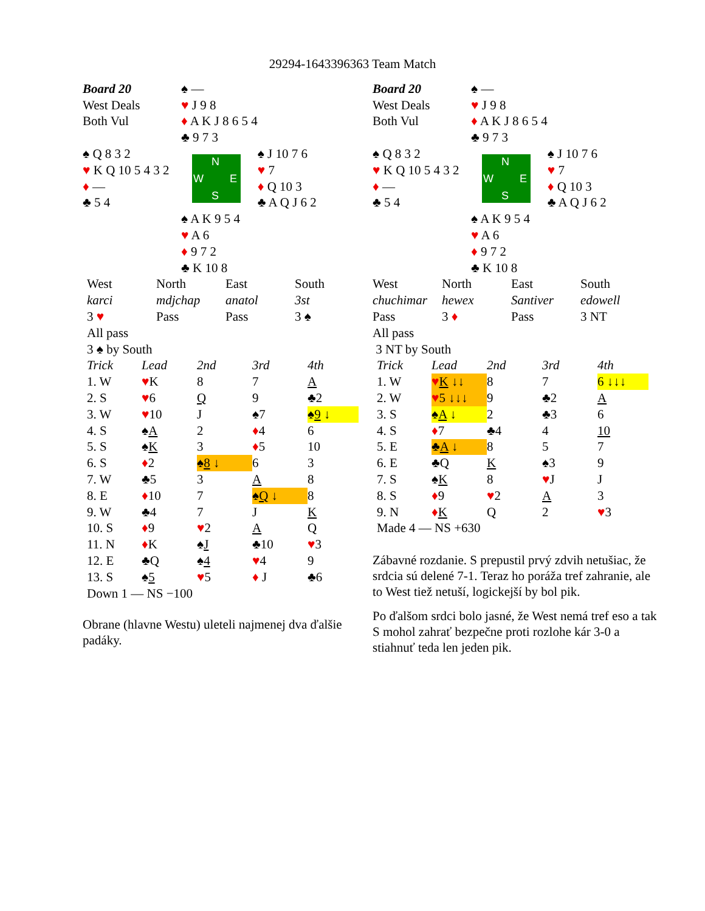29294-1643396363 Team Match
| Board 20 | ♠ — | |
| West Deals | ♥ J 9 8 | |
| Both Vul | ♦ A K J 8 6 5 4 | |
| | ♣ 9 7 3 | |
| ♠ Q 8 3 2 | N W E S | ♠ J 10 7 6 |
| ♥ K Q 10 5 4 3 2 | | ♥ 7 |
| ♦ — | | ♦ Q 10 3 |
| ♣ 5 4 | | ♣ A Q J 6 2 |
| | ♠ A K 9 5 4 | |
| | ♥ A 6 | |
| | ♦ 9 7 2 | |
| | ♣ K 10 8 | |
| West | North | East | South |
| karci | mdjchap | anatol | 3st |
| 3 ♥ | Pass | Pass | 3 ♠ |
| All pass | | | |
| 3 ♠ by South | | | |
| Trick | Lead | 2nd | 3rd | 4th |
| 1. W | ♥ K | 8 | 7 | A |
| 2. S | ♥ 6 | Q | 9 | ♣2 |
| 3. W | ♥ 10 | J | ♠7 | ♠ 9 ↓ |
| 4. S | ♠ A | 2 | ♦ 4 | 6 |
| 5. S | ♠ K | 3 | ♦ 5 | 10 |
| 6. S | ♦ 2 | ♠ 8 ↓ | 6 | 3 |
| 7. W | ♣5 | 3 | A | 8 |
| 8. E | ♦ 10 | 7 | ♠ Q ↓ | 8 |
| 9. W | ♣4 | 7 | J | K |
| 10. S | ♦ 9 | ♥ 2 | A | Q |
| 11. N | ♦ K | ♠ J | ♣10 | ♥ 3 |
| 12. E | ♣Q | ♠ 4 | ♥ 4 | 9 |
| 13. S | ♠ 5 | ♥ 5 | ♦ J | ♣6 |
| Down 1 — NS −100 | | | | |
Obrane (hlavne Westu) uleteli najmenej dva ďalšie padáky.
| Board 20 | ♠ — | |
| West Deals | ♥ J 9 8 | |
| Both Vul | ♦ A K J 8 6 5 4 | |
| | ♣ 9 7 3 | |
| ♠ Q 8 3 2 | N W E S | ♠ J 10 7 6 |
| ♥ K Q 10 5 4 3 2 | | ♥ 7 |
| ♦ — | | ♦ Q 10 3 |
| ♣ 5 4 | | ♣ A Q J 6 2 |
| | ♠ A K 9 5 4 | |
| | ♥ A 6 | |
| | ♦ 9 7 2 | |
| | ♣ K 10 8 | |
| West | North | East | South |
| chuchimar | hewex | Santiver | edowell |
| Pass | 3 ♦ | Pass | 3 NT |
| All pass | | | |
| 3 NT by South | | | |
| Trick | Lead | 2nd | 3rd | 4th |
| 1. W | ♥ K ↓↓ | 8 | 7 | 6 ↓↓↓ |
| 2. W | ♥ 5 ↓↓↓ | 9 | ♣2 | A |
| 3. S | ♠ A ↓ | 2 | ♣3 | 6 |
| 4. S | ♦ 7 | ♣4 | 4 | 10 |
| 5. E | ♣ A ↓ | 8 | 5 | 7 |
| 6. E | ♣Q | K | ♠3 | 9 |
| 7. S | ♠ K | 8 | ♥ J | J |
| 8. S | ♦ 9 | ♥ 2 | A | 3 |
| 9. N | ♦ K | Q | 2 | ♥ 3 |
| Made 4 — NS +630 | | | | |
Zábavné rozdanie. S prepustil prvý zdvih netušiac, že srdcia sú delené 7-1. Teraz ho poráža tref zahranie, ale to West tiež netuší, logickejší by bol pik.
Po ďalšom srdci bolo jasné, že West nemá tref eso a tak S mohol zahrať bezpečne proti rozlohe kár 3-0 a stiahnuť teda len jeden pik.